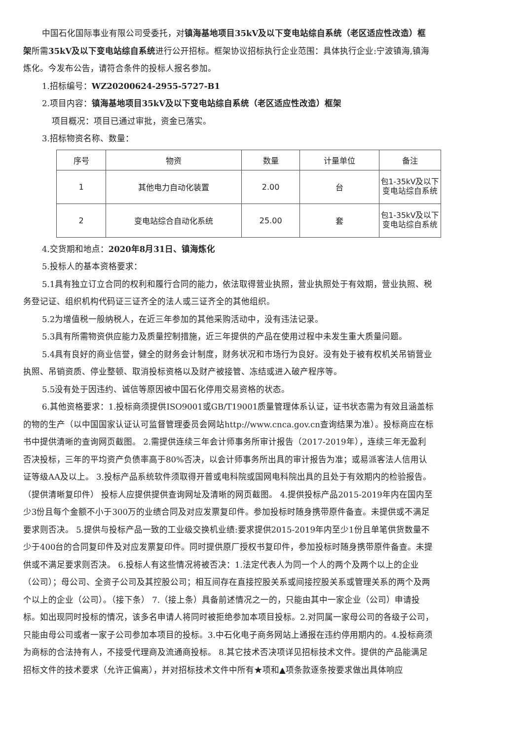中国石化国际事业有限公司受委托，对镇海基地项目35kV及以下变电站综自系统（老区适应性改造）框架所需35kV及以下变电站综自系统进行公开招标。框架协议招标执行企业范围：具体执行企业:宁波镇海,镇海炼化。今发布公告，请符合条件的投标人报名参加。
1.招标编号：WZ20200624-2955-5727-B1
2.项目内容：镇海基地项目35kV及以下变电站综自系统（老区适应性改造）框架
项目概况：项目已通过审批，资金已落实。
3.招标物资名称、数量：
| 序号 | 物资 | 数量 | 计量单位 | 备注 |
| --- | --- | --- | --- | --- |
| 1 | 其他电力自动化装置 | 2.00 | 台 | 包1-35kV及以下变电站综自系统 |
| 2 | 变电站综合自动化系统 | 25.00 | 套 | 包1-35kV及以下变电站综自系统 |
4.交货期和地点：2020年8月31日、镇海炼化
5.投标人的基本资格要求：
5.1具有独立订立合同的权利和履行合同的能力，依法取得营业执照，营业执照处于有效期，营业执照、税务登记证、组织机构代码证三证齐全的法人或三证齐全的其他组织。
5.2为增值税一般纳税人，在近三年参加的其他采购活动中，没有违法记录。
5.3具有所需物资供应能力及质量控制措施，近三年提供的产品在使用过程中未发生重大质量问题。
5.4具有良好的商业信誉，健全的财务会计制度，财务状况和市场行为良好。没有处于被有权机关吊销营业执照、吊销资质、停业整顿、取消投标资格以及财产被接管、冻结或进入破产程序等。
5.5没有处于因违约、诚信等原因被中国石化停用交易资格的状态。
6.其他资格要求：1.投标商须提供ISO9001或GB/T19001质量管理体系认证，证书状态需为有效且涵盖标的物的生产（以中国国家认证认可监督管理委员会网站http://www.cnca.gov.cn查询结果为准）。投标商应在标书中提供清晰的查询网页截图。 2.需提供连续三年会计师事务所审计报告（2017-2019年），连续三年无盈利否决投标，三年的平均资产负债率高于80%否决，以会计师事务所出具的审计报告为准；或易派客法人信用认证等级AA及以上。 3.投标产品系统软件须取得开普或电科院或国网电科院出具的且处于有效期内的检验报告。（提供清晰复印件） 投标人应提供提供查询网址及清晰的网页截图。 4.提供投标产品2015-2019年内在国内至少3份且每个金额不小于300万的业绩合同及对应发票复印件。参加投标时随身携带原件备查。未提供或不满足要求则否决。 5.提供与投标产品一致的工业级交换机业绩:要求提供2015-2019年内至少1份且单笔供货数量不少于400台的合同复印件及对应发票复印件。同时提供原厂授权书复印件，参加投标时随身携带原件备查。未提供或不满足要求则否决。 6.投标人有这些情况将被否决：1.法定代表人为同一个人的两个及两个以上的企业（公司）；母公司、全资子公司及其控股公司；相互间存在直接控股关系或间接控股关系或管理关系的两个及两个以上的企业（公司）。（接下条） 7.（接上条）具备前述情况之一的，只能由其中一家企业（公司）申请投标。如出现同时投标的情况，该多名申请人将同时被拒绝参加本项目投标。2.对同属一家母公司的各级子公司，只能由母公司或者一家子公司参加本项目的投标。3.中石化电子商务网站上通报在违约停用期内的。4.投标商须为商标的合法持有人，不接受代理商及流通商投标。 8.其它技术否决项详见招标技术文件。提供的产品能满足招标文件的技术要求（允许正偏离），并对招标技术文件中所有★项和▲项条款逐条按要求做出具体响应